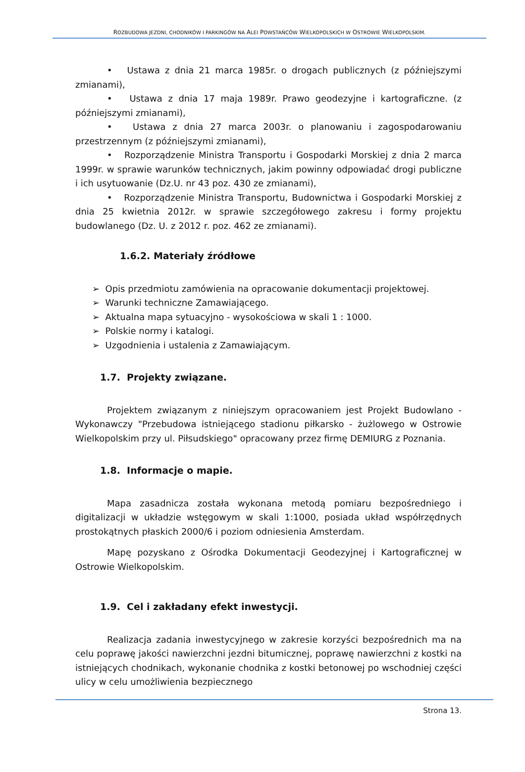ROZBUDOWA JEZDNI, CHODNIKÓW I PARKINGÓW NA ALEI POWSTAŃCÓW WIELKOPOLSKICH W OSTROWIE WIELKOPOLSKIM.
• Ustawa z dnia 21 marca 1985r. o drogach publicznych (z późniejszymi zmianami),
• Ustawa z dnia 17 maja 1989r. Prawo geodezyjne i kartograficzne. (z późniejszymi zmianami),
• Ustawa z dnia 27 marca 2003r. o planowaniu i zagospodarowaniu przestrzennym (z późniejszymi zmianami),
• Rozporządzenie Ministra Transportu i Gospodarki Morskiej z dnia 2 marca 1999r. w sprawie warunków technicznych, jakim powinny odpowiadać drogi publiczne i ich usytuowanie (Dz.U. nr 43 poz. 430 ze zmianami),
• Rozporządzenie Ministra Transportu, Budownictwa i Gospodarki Morskiej z dnia 25 kwietnia 2012r. w sprawie szczegółowego zakresu i formy projektu budowlanego (Dz. U. z 2012 r. poz. 462 ze zmianami).
1.6.2. Materiały źródłowe
➢ Opis przedmiotu zamówienia na opracowanie dokumentacji projektowej.
➢ Warunki techniczne Zamawiającego.
➢ Aktualna mapa sytuacyjno - wysokościowa w skali 1 : 1000.
➢ Polskie normy i katalogi.
➢ Uzgodnienia i ustalenia z Zamawiającym.
1.7. Projekty związane.
Projektem związanym z niniejszym opracowaniem jest Projekt Budowlano - Wykonawczy "Przebudowa istniejącego stadionu piłkarsko - żużlowego w Ostrowie Wielkopolskim przy ul. Piłsudskiego" opracowany przez firmę DEMIURG z Poznania.
1.8. Informacje o mapie.
Mapa zasadnicza została wykonana metodą pomiaru bezpośredniego i digitalizacji w układzie wstęgowym w skali 1:1000, posiada układ współrzędnych prostokątnych płaskich 2000/6 i poziom odniesienia Amsterdam.
Mapę pozyskano z Ośrodka Dokumentacji Geodezyjnej i Kartograficznej w Ostrowie Wielkopolskim.
1.9. Cel i zakładany efekt inwestycji.
Realizacja zadania inwestycyjnego w zakresie korzyści bezpośrednich ma na celu poprawę jakości nawierzchni jezdni bitumicznej, poprawę nawierzchni z kostki na istniejących chodnikach, wykonanie chodnika z kostki betonowej po wschodniej części ulicy w celu umożliwienia bezpiecznego
Strona 13.